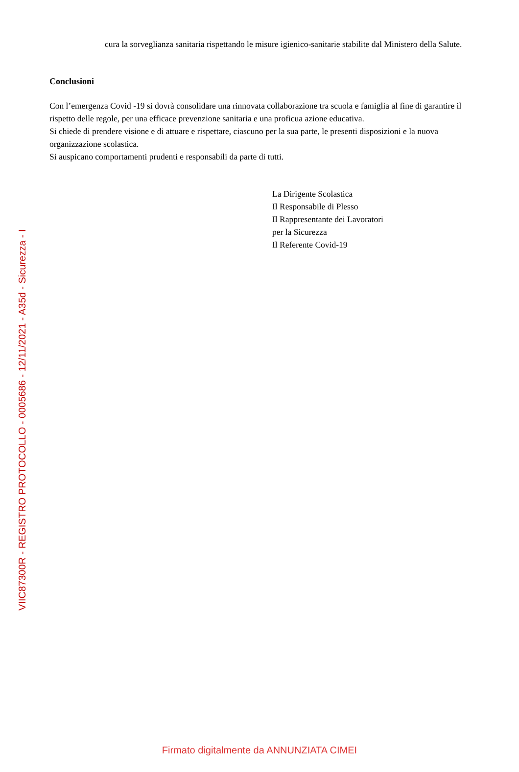VIIC87300R - REGISTRO PROTOCOLLO - 0005686 - 12/11/2021 - A35d - Sicurezza - I
cura la sorveglianza sanitaria rispettando le misure igienico-sanitarie stabilite dal Ministero della Salute.
Conclusioni
Con l’emergenza Covid -19 si dovrà consolidare una rinnovata collaborazione tra scuola e famiglia al fine di garantire il rispetto delle regole, per una efficace prevenzione sanitaria e una proficua azione educativa.
Si chiede di prendere visione e di attuare e rispettare, ciascuno per la sua parte, le presenti disposizioni e la nuova organizzazione scolastica.
Si auspicano comportamenti prudenti e responsabili da parte di tutti.
La Dirigente Scolastica
Il Responsabile di Plesso
Il Rappresentante dei Lavoratori
per la Sicurezza
Il Referente Covid-19
Firmato digitalmente da ANNUNZIATA CIMEI